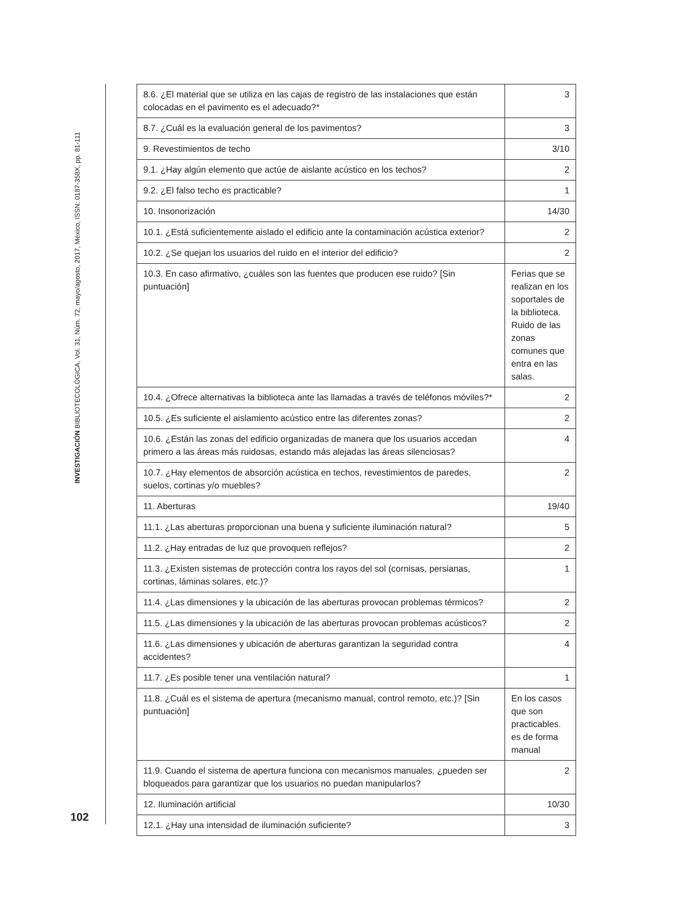INVESTIGACIÓN BIBLIOTECOLÓGICA, Vol. 31, Núm. 72, mayo/agosto, 2017, México, ISSN: 0187-358X, pp. 81-111
102
| 8.6. ¿El material que se utiliza en las cajas de registro de las instalaciones que están colocadas en el pavimento es el adecuado?* | 3 |
| 8.7. ¿Cuál es la evaluación general de los pavimentos? | 3 |
| 9. Revestimientos de techo | 3/10 |
| 9.1. ¿Hay algún elemento que actúe de aislante acústico en los techos? | 2 |
| 9.2. ¿El falso techo es practicable? | 1 |
| 10. Insonorización | 14/30 |
| 10.1. ¿Está suficientemente aislado el edificio ante la contaminación acústica exterior? | 2 |
| 10.2. ¿Se quejan los usuarios del ruido en el interior del edificio? | 2 |
| 10.3. En caso afirmativo, ¿cuáles son las fuentes que producen ese ruido? [Sin puntuación] | Ferias que se realizan en los soportales de la biblioteca. Ruido de las zonas comunes que entra en las salas. |
| 10.4. ¿Ofrece alternativas la biblioteca ante las llamadas a través de teléfonos móviles?* | 2 |
| 10.5. ¿Es suficiente el aislamiento acústico entre las diferentes zonas? | 2 |
| 10.6. ¿Están las zonas del edificio organizadas de manera que los usuarios accedan primero a las áreas más ruidosas, estando más alejadas las áreas silenciosas? | 4 |
| 10.7. ¿Hay elementos de absorción acústica en techos, revestimientos de paredes, suelos, cortinas y/o muebles? | 2 |
| 11. Aberturas | 19/40 |
| 11.1. ¿Las aberturas proporcionan una buena y suficiente iluminación natural? | 5 |
| 11.2. ¿Hay entradas de luz que provoquen reflejos? | 2 |
| 11.3. ¿Existen sistemas de protección contra los rayos del sol (cornisas, persianas, cortinas, láminas solares, etc.)? | 1 |
| 11.4. ¿Las dimensiones y la ubicación de las aberturas provocan problemas térmicos? | 2 |
| 11.5. ¿Las dimensiones y la ubicación de las aberturas provocan problemas acústicos? | 2 |
| 11.6. ¿Las dimensiones y ubicación de aberturas garantizan la seguridad contra accidentes? | 4 |
| 11.7. ¿Es posible tener una ventilación natural? | 1 |
| 11.8. ¿Cuál es el sistema de apertura (mecanismo manual, control remoto, etc.)? [Sin puntuación] | En los casos que son practicables. es de forma manual |
| 11.9. Cuando el sistema de apertura funciona con mecanismos manuales, ¿pueden ser bloqueados para garantizar que los usuarios no puedan manipularlos? | 2 |
| 12. Iluminación artificial | 10/30 |
| 12.1. ¿Hay una intensidad de iluminación suficiente? | 3 |